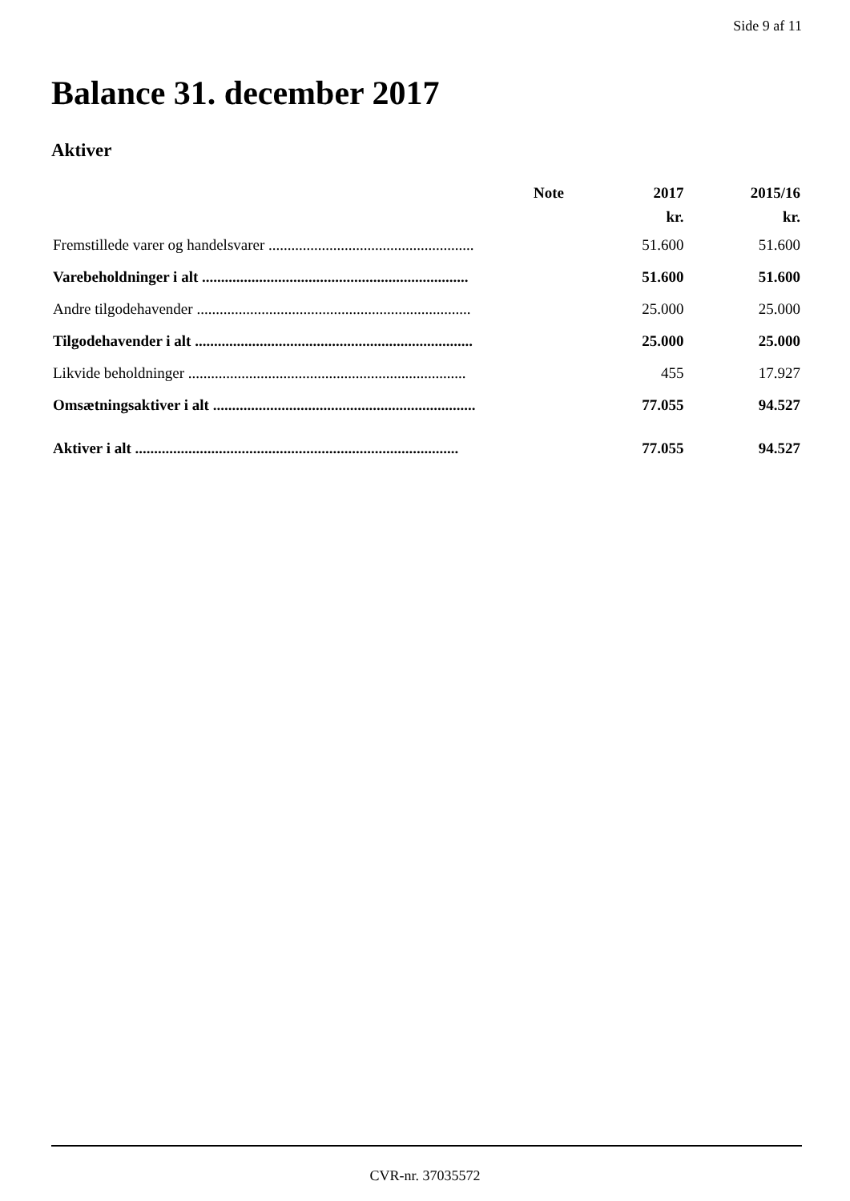Side 9 af 11
Balance 31. december 2017
Aktiver
| | Note | 2017 | 2015/16 |
| --- | --- | --- | --- |
| | | kr. | kr. |
| Fremstillede varer og handelsvarer ...................................................... | | 51.600 | 51.600 |
| Varebeholdninger i alt ...................................................................... | | 51.600 | 51.600 |
| Andre tilgodehavender ........................................................................ | | 25.000 | 25.000 |
| Tilgodehavender i alt ......................................................................... | | 25.000 | 25.000 |
| Likvide beholdninger ......................................................................... | | 455 | 17.927 |
| Omsætningsaktiver i alt ..................................................................... | | 77.055 | 94.527 |
| Aktiver i alt ..................................................................................... | | 77.055 | 94.527 |
CVR-nr. 37035572